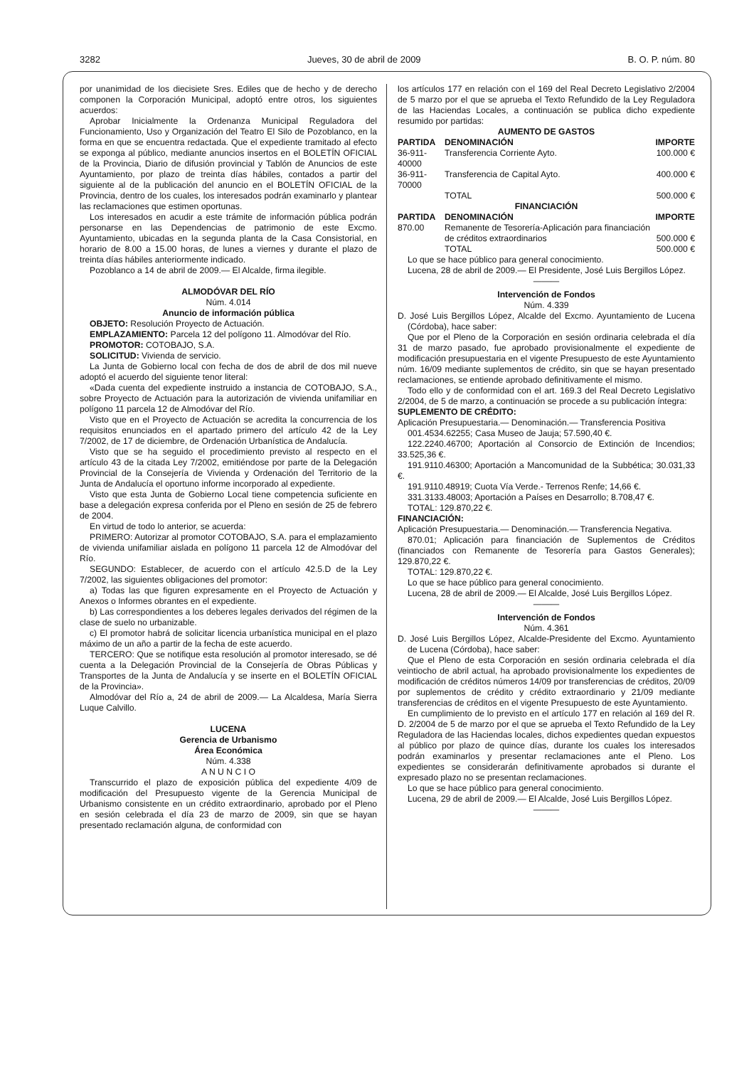3282 Jueves, 30 de abril de 2009 B. O. P. núm. 80
por unanimidad de los diecisiete Sres. Ediles que de hecho y de derecho componen la Corporación Municipal, adoptó entre otros, los siguientes acuerdos:
Aprobar Inicialmente la Ordenanza Municipal Reguladora del Funcionamiento, Uso y Organización del Teatro El Silo de Pozoblanco, en la forma en que se encuentra redactada. Que el expediente tramitado al efecto se exponga al público, mediante anuncios insertos en el BOLETÍN OFICIAL de la Provincia, Diario de difusión provincial y Tablón de Anuncios de este Ayuntamiento, por plazo de treinta días hábiles, contados a partir del siguiente al de la publicación del anuncio en el BOLETÍN OFICIAL de la Provincia, dentro de los cuales, los interesados podrán examinarlo y plantear las reclamaciones que estimen oportunas.
Los interesados en acudir a este trámite de información pública podrán personarse en las Dependencias de patrimonio de este Excmo. Ayuntamiento, ubicadas en la segunda planta de la Casa Consistorial, en horario de 8.00 a 15.00 horas, de lunes a viernes y durante el plazo de treinta días hábiles anteriormente indicado.
Pozoblanco a 14 de abril de 2009.— El Alcalde, firma ilegible.
ALMODÓVAR DEL RÍO
Núm. 4.014
Anuncio de información pública
OBJETO: Resolución Proyecto de Actuación.
EMPLAZAMIENTO: Parcela 12 del polígono 11. Almodóvar del Río.
PROMOTOR: COTOBAJO, S.A.
SOLICITUD: Vivienda de servicio.
La Junta de Gobierno local con fecha de dos de abril de dos mil nueve adoptó el acuerdo del siguiente tenor literal:
«Dada cuenta del expediente instruido a instancia de COTOBAJO, S.A., sobre Proyecto de Actuación para la autorización de vivienda unifamiliar en polígono 11 parcela 12 de Almodóvar del Río.
Visto que en el Proyecto de Actuación se acredita la concurrencia de los requisitos enunciados en el apartado primero del artículo 42 de la Ley 7/2002, de 17 de diciembre, de Ordenación Urbanística de Andalucía.
Visto que se ha seguido el procedimiento previsto al respecto en el artículo 43 de la citada Ley 7/2002, emitiéndose por parte de la Delegación Provincial de la Consejería de Vivienda y Ordenación del Territorio de la Junta de Andalucía el oportuno informe incorporado al expediente.
Visto que esta Junta de Gobierno Local tiene competencia suficiente en base a delegación expresa conferida por el Pleno en sesión de 25 de febrero de 2004.
En virtud de todo lo anterior, se acuerda:
PRIMERO: Autorizar al promotor COTOBAJO, S.A. para el emplazamiento de vivienda unifamiliar aislada en polígono 11 parcela 12 de Almodóvar del Río.
SEGUNDO: Establecer, de acuerdo con el artículo 42.5.D de la Ley 7/2002, las siguientes obligaciones del promotor:
a) Todas las que figuren expresamente en el Proyecto de Actuación y Anexos o Informes obrantes en el expediente.
b) Las correspondientes a los deberes legales derivados del régimen de la clase de suelo no urbanizable.
c) El promotor habrá de solicitar licencia urbanística municipal en el plazo máximo de un año a partir de la fecha de este acuerdo.
TERCERO: Que se notifique esta resolución al promotor interesado, se dé cuenta a la Delegación Provincial de la Consejería de Obras Públicas y Transportes de la Junta de Andalucía y se inserte en el BOLETÍN OFICIAL de la Provincia».
Almodóvar del Río a, 24 de abril de 2009.— La Alcaldesa, María Sierra Luque Calvillo.
LUCENA
Gerencia de Urbanismo
Área Económica
Núm. 4.338
A N U N C I O
Transcurrido el plazo de exposición pública del expediente 4/09 de modificación del Presupuesto vigente de la Gerencia Municipal de Urbanismo consistente en un crédito extraordinario, aprobado por el Pleno en sesión celebrada el día 23 de marzo de 2009, sin que se hayan presentado reclamación alguna, de conformidad con
los artículos 177 en relación con el 169 del Real Decreto Legislativo 2/2004 de 5 marzo por el que se aprueba el Texto Refundido de la Ley Reguladora de las Haciendas Locales, a continuación se publica dicho expediente resumido por partidas:
| AUMENTO DE GASTOS | | |
| --- | --- | --- |
| PARTIDA | DENOMINACIÓN | IMPORTE |
| 36-911-40000 | Transferencia Corriente Ayto. | 100.000 € |
| 36-911-70000 | Transferencia de Capital Ayto. | 400.000 € |
| | TOTAL | 500.000 € |
| FINANCIACIÓN | | |
| PARTIDA | DENOMINACIÓN | IMPORTE |
| 870.00 | Remanente de Tesorería-Aplicación para financiación de créditos extraordinarios | 500.000 € |
| | TOTAL | 500.000 € |
Lo que se hace público para general conocimiento.
Lucena, 28 de abril de 2009.— El Presidente, José Luis Bergillos López.
———
Intervención de Fondos
Núm. 4.339
D. José Luis Bergillos López, Alcalde del Excmo. Ayuntamiento de Lucena (Córdoba), hace saber:
Que por el Pleno de la Corporación en sesión ordinaria celebrada el día 31 de marzo pasado, fue aprobado provisionalmente el expediente de modificación presupuestaria en el vigente Presupuesto de este Ayuntamiento núm. 16/09 mediante suplementos de crédito, sin que se hayan presentado reclamaciones, se entiende aprobado definitivamente el mismo.
Todo ello y de conformidad con el art. 169.3 del Real Decreto Legislativo 2/2004, de 5 de marzo, a continuación se procede a su publicación íntegra:
SUPLEMENTO DE CRÉDITO:
Aplicación Presupuestaria.— Denominación.— Transferencia Positiva
001.4534.62255; Casa Museo de Jauja; 57.590,40 €.
122.2240.46700; Aportación al Consorcio de Extinción de Incendios; 33.525,36 €.
191.9110.46300; Aportación a Mancomunidad de la Subbética; 30.031,33 €.
191.9110.48919; Cuota Vía Verde.- Terrenos Renfe; 14,66 €.
331.3133.48003; Aportación a Países en Desarrollo; 8.708,47 €.
TOTAL: 129.870,22 €.
FINANCIACIÓN:
Aplicación Presupuestaria.— Denominación.— Transferencia Negativa.
870.01; Aplicación para financiación de Suplementos de Créditos (financiados con Remanente de Tesorería para Gastos Generales); 129.870,22 €.
TOTAL: 129.870,22 €.
Lo que se hace público para general conocimiento.
Lucena, 28 de abril de 2009.— El Alcalde, José Luis Bergillos López.
———
Intervención de Fondos
Núm. 4.361
D. José Luis Bergillos López, Alcalde-Presidente del Excmo. Ayuntamiento de Lucena (Córdoba), hace saber:
Que el Pleno de esta Corporación en sesión ordinaria celebrada el día veintiocho de abril actual, ha aprobado provisionalmente los expedientes de modificación de créditos números 14/09 por transferencias de créditos, 20/09 por suplementos de crédito y crédito extraordinario y 21/09 mediante transferencias de créditos en el vigente Presupuesto de este Ayuntamiento.
En cumplimiento de lo previsto en el artículo 177 en relación al 169 del R. D. 2/2004 de 5 de marzo por el que se aprueba el Texto Refundido de la Ley Reguladora de las Haciendas locales, dichos expedientes quedan expuestos al público por plazo de quince días, durante los cuales los interesados podrán examinarlos y presentar reclamaciones ante el Pleno. Los expedientes se considerarán definitivamente aprobados si durante el expresado plazo no se presentan reclamaciones.
Lo que se hace público para general conocimiento.
Lucena, 29 de abril de 2009.— El Alcalde, José Luis Bergillos López.
———